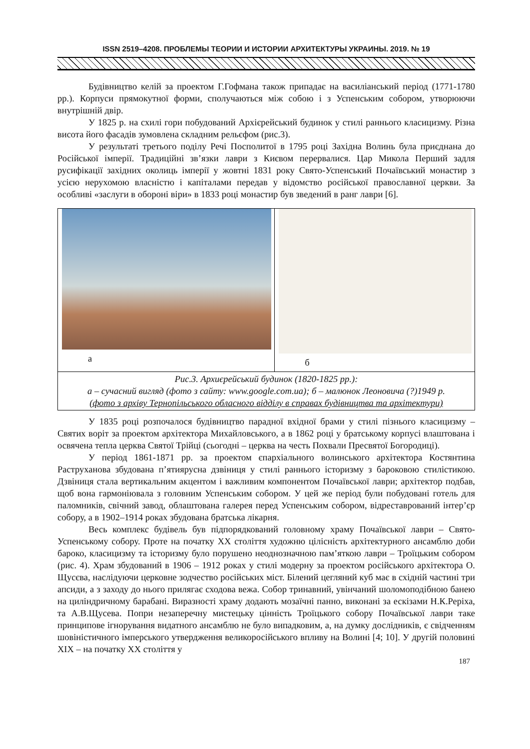ISSN 2519–4208. ПРОБЛЕМЫ ТЕОРИИ И ИСТОРИИ АРХИТЕКТУРЫ УКРАИНЫ. 2019. № 19
Будівництво келій за проектом Г.Гофмана також припадає на василіанський період (1771-1780 рр.). Корпуси прямокутної форми, сполучаються між собою і з Успенським собором, утворюючи внутрішній двір.
У 1825 р. на схилі гори побудований Архієрейський будинок у стилі раннього класицизму. Різна висота його фасадів зумовлена складним рельєфом (рис.3).
У результаті третього поділу Речі Посполитої в 1795 році Західна Волинь була приєднана до Російської імперії. Традиційні зв’язки лаври з Києвом перервалися. Цар Микола Перший задля русифікації західних околиць імперії у жовтні 1831 року Свято-Успенський Почаївський монастир з усією нерухомою власністю і капіталами передав у відомство російської православної церкви. За особливі «заслуги в обороні віри» в 1833 році монастир був зведений в ранг лаври [6].
| а | б |
| Рис.3. Архиєрейський будинок (1820-1825 рр.): а – сучасний вигляд (фото з сайту: www.google.com.ua); б – малюнок Леоновича (?)1949 р. (фото з архіву Тернопільського обласного відділу в справах будівництва та архітектури) | |
У 1835 році розпочалося будівництво парадної вхідної брами у стилі пізнього класицизму – Святих воріт за проектом архітектора Михайловського, а в 1862 році у братському корпусі влаштована і освячена тепла церква Святої Трійці (сьогодні – церква на честь Похвали Пресвятої Богородиці).
У період 1861-1871 рр. за проектом єпархіального волинського архітектора Костянтина Раструханова збудована п’ятиярусна дзвіниця у стилі раннього історизму з бароковою стилістикою. Дзвіниця стала вертикальним акцентом і важливим компонентом Почаївської лаври; архітектор подбав, щоб вона гармоніювала з головним Успенським собором. У цей же період були побудовані готель для паломників, свічний завод, облаштована галерея перед Успенським собором, відреставрований інтер’єр собору, а в 1902–1914 роках збудована братська лікарня.
Весь комплекс будівель був підпорядкований головному храму Почаївської лаври – Свято-Успенському собору. Проте на початку ХХ століття художню цілісність архітектурного ансамблю доби бароко, класицизму та історизму було порушено неоднозначною пам’яткою лаври – Троїцьким собором (рис. 4). Храм збудований в 1906 – 1912 роках у стилі модерну за проектом російського архітектора О. Щусєва, наслідуючи церковне зодчество російських міст. Білений цегляний куб має в східній частині три апсиди, а з заходу до нього прилягає сходова вежа. Собор тринавний, увінчаний шоломоподібною банею на циліндричному барабані. Виразності храму додають мозаїчні панно, виконані за ескізами Н.К.Реріха, та А.В.Щусева. Попри незаперечну мистецьку цінність Троїцького собору Почаївської лаври таке принципове ігнорування видатного ансамблю не було випадковим, а, на думку дослідників, є свідченням шовіністичного імперського утвердження великоросійського впливу на Волині [4; 10]. У другій половині ХІХ – на початку ХХ століття у
187